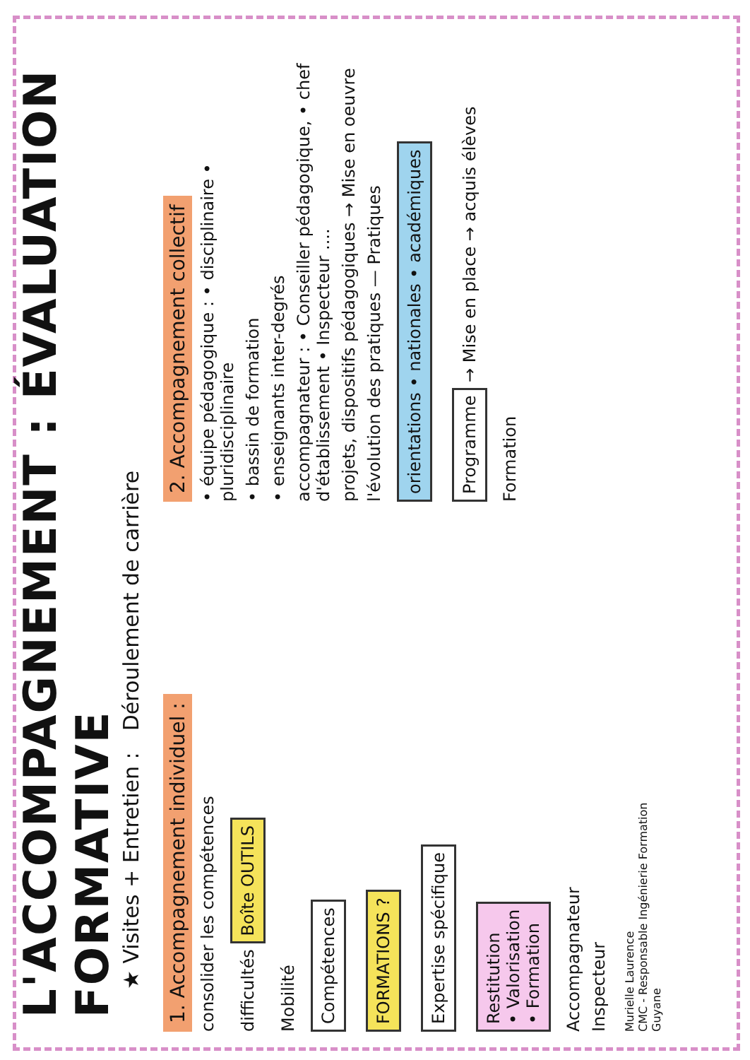L'ACCOMPAGNEMENT : ÉVALUATION FORMATIVE
★ Visites + Entretien : Déroulement de carrière
1. Accompagnement individuel :
consolider les compétences
difficultés Boîte OUTILS
Mobilité
Compétences
FORMATIONS ?
Expertise spécifique
Restitution
• Valorisation
• Formation
Accompagnateur
Inspecteur
Murielle Laurence
CMC - Responsable Ingénierie Formation
Guyane
2. Accompagnement collectif
• équipe pédagogique : • disciplinaire • pluridisciplinaire
• bassin de formation
• enseignants inter-degrés
accompagnateur : • Conseiller pédagogique, • chef d'établissement • Inspecteur ....
projets, dispositifs pédagogiques → Mise en oeuvre
l'évolution des pratiques — Pratiques
orientations • nationales • académiques
Programme → Mise en place → acquis élèves
Formation